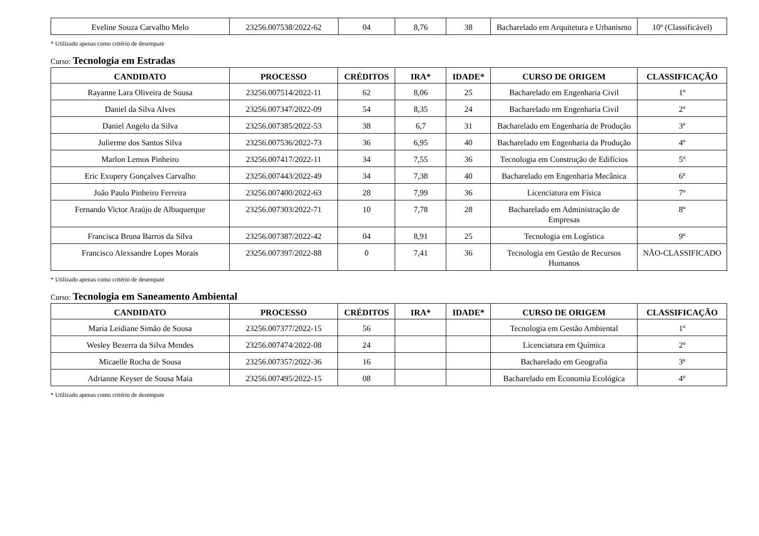| Eveline Souza Carvalho Melo | 23256.007538/2022-62 | 04 | 8,76 | 38 | Bacharelado em Arquitetura e Urbanismo | 10º (Classificável) |
* Utilizado apenas como critério de desempate
Curso: Tecnologia em Estradas
| CANDIDATO | PROCESSO | CRÉDITOS | IRA* | IDADE* | CURSO DE ORIGEM | CLASSIFICAÇÃO |
| --- | --- | --- | --- | --- | --- | --- |
| Rayanne Lara Oliveira de Sousa | 23256.007514/2022-11 | 62 | 8,06 | 25 | Bacharelado em Engenharia Civil | 1º |
| Daniel da Silva Alves | 23256.007347/2022-09 | 54 | 8,35 | 24 | Bacharelado em Engenharia Civil | 2º |
| Daniel Angelo da Silva | 23256.007385/2022-53 | 38 | 6,7 | 31 | Bacharelado em Engenharia de Produção | 3º |
| Julierme dos Santos Silva | 23256.007536/2022-73 | 36 | 6,95 | 40 | Bacharelado em Engenharia da Produção | 4º |
| Marlon Lemos Pinheiro | 23256.007417/2022-11 | 34 | 7,55 | 36 | Tecnologia em Construção de Edifícios | 5º |
| Eric Exupery Gonçalves Carvalho | 23256.007443/2022-49 | 34 | 7,38 | 40 | Bacharelado em Engenharia Mecânica | 6º |
| João Paulo Pinheiro Ferreira | 23256.007400/2022-63 | 28 | 7,99 | 36 | Licenciatura em Física | 7º |
| Fernando Victor Araújo de Albuquerque | 23256.007303/2022-71 | 10 | 7,78 | 28 | Bacharelado em Administração de Empresas | 8º |
| Francisca Bruna Barros da Silva | 23256.007387/2022-42 | 04 | 8,91 | 25 | Tecnologia em Logística | 9º |
| Francisco Alexsandre Lopes Morais | 23256.007397/2022-88 | 0 | 7,41 | 36 | Tecnologia em Gestão de Recursos Humanos | NÃO-CLASSIFICADO |
* Utilizado apenas como critério de desempate
Curso: Tecnologia em Saneamento Ambiental
| CANDIDATO | PROCESSO | CRÉDITOS | IRA* | IDADE* | CURSO DE ORIGEM | CLASSIFICAÇÃO |
| --- | --- | --- | --- | --- | --- | --- |
| Maria Leidiane Simão de Sousa | 23256.007377/2022-15 | 56 | | | Tecnologia em Gestão Ambiental | 1º |
| Wesley Bezerra da Silva Mendes | 23256.007474/2022-08 | 24 | | | Licenciatura em Química | 2º |
| Micaelle Rocha de Sousa | 23256.007357/2022-36 | 16 | | | Bacharelado em Geografia | 3º |
| Adrianne Keyser de Sousa Maia | 23256.007495/2022-15 | 08 | | | Bacharelado em Economia Ecológica | 4º |
* Utilizado apenas como critério de desempate